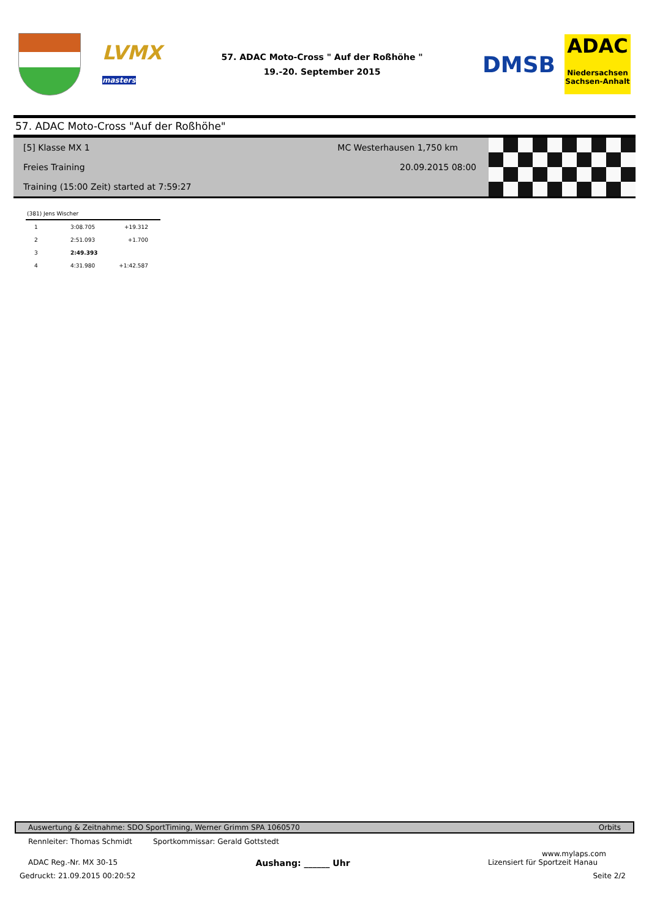LVMX
masters
57. ADAC Moto-Cross " Auf der Roßhöhe "
19.-20. September 2015
DMSB
ADAC
Niedersachsen
Sachsen-Anhalt
57. ADAC Moto-Cross "Auf der Roßhöhe"
[5] Klasse MX 1 MC Westerhausen 1,750 km
Freies Training 20.09.2015 08:00
Training (15:00 Zeit) started at 7:59:27
(381) Jens Wischer
| 1 | 3:08.705 | +19.312 |
| 2 | 2:51.093 | +1.700 |
| 3 | 2:49.393 | |
| 4 | 4:31.980 | +1:42.587 |
Auswertung & Zeitnahme: SDO SportTiming, Werner Grimm SPA 1060570 Orbits
Rennleiter: Thomas Schmidt Sportkommissar: Gerald Gottstedt
www.mylaps.com
ADAC Reg.-Nr. MX 30-15 Aushang: ______ Uhr Lizensiert für Sportzeit Hanau
Gedruckt: 21.09.2015 00:20:52 Seite 2/2